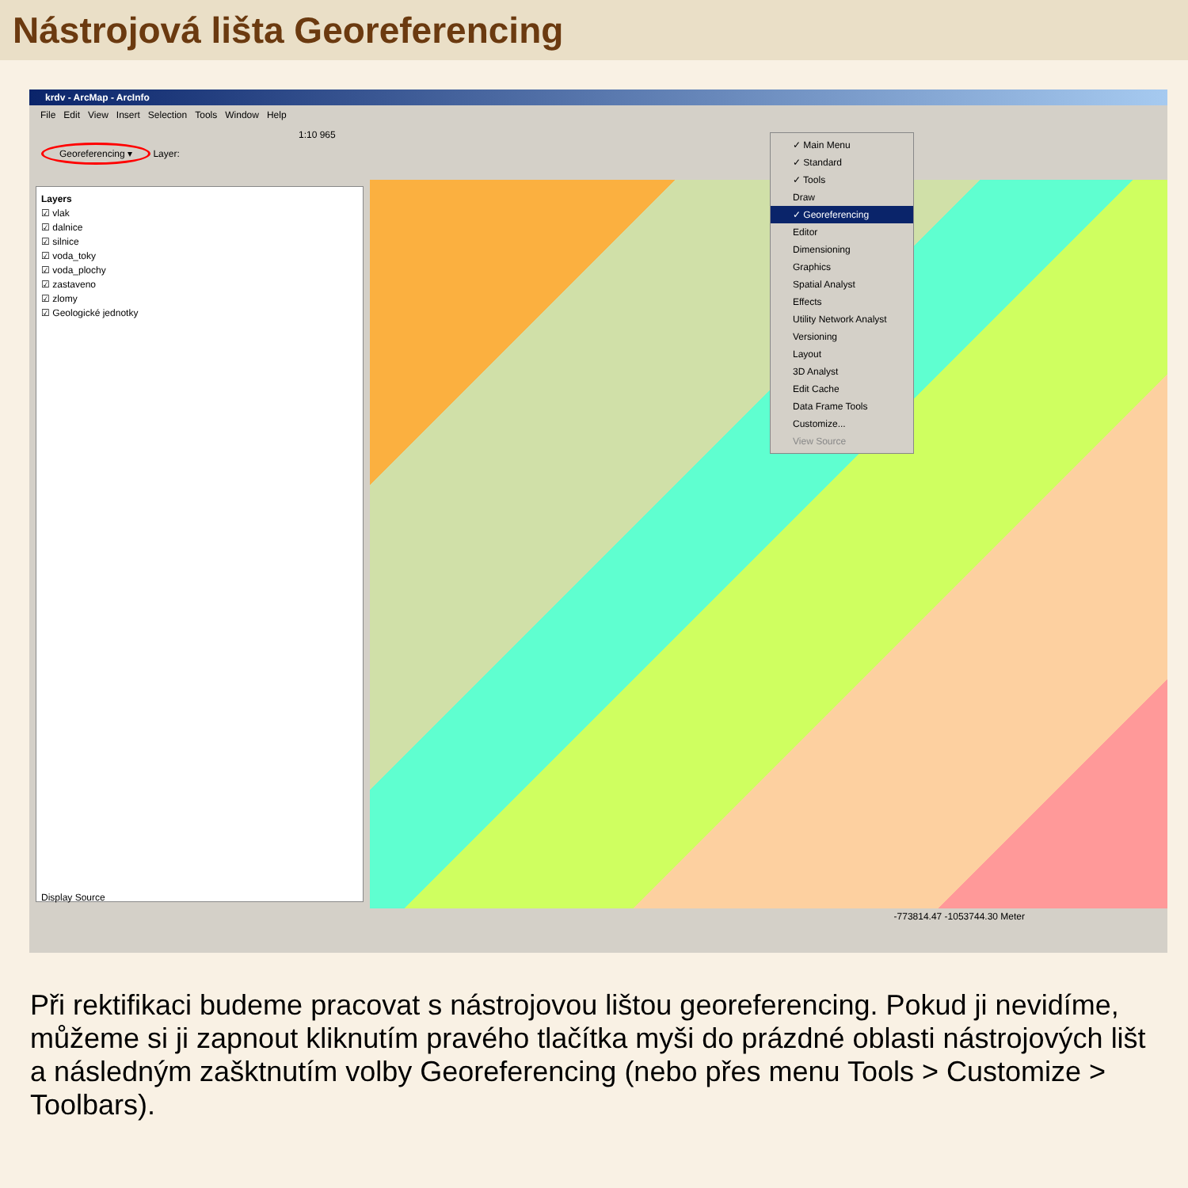Nástrojová lišta Georeferencing
krdv - ArcMap - ArcInfo
File Edit View Insert Selection Tools Window Help
1:10 965
Georeferencing ▾ Layer:
Layers
☑ vlak
☑ dalnice
☑ silnice
☑ voda_toky
☑ voda_plochy
☑ zastaveno
☑ zlomy
☑ Geologické jednotky
Display Source
✓ Main Menu
✓ Standard
✓ Tools
Draw
✓ Georeferencing
Editor
Dimensioning
Graphics
Spatial Analyst
Effects
Utility Network Analyst
Versioning
Layout
3D Analyst
Edit Cache
Data Frame Tools
Customize...
View Source
-773814.47 -1053744.30 Meter
Při rektifikaci budeme pracovat s nástrojovou lištou georeferencing. Pokud ji nevidíme, můžeme si ji zapnout kliknutím pravého tlačítka myši do prázdné oblasti nástrojových lišt a následným zašktnutím volby Georeferencing (nebo přes menu Tools > Customize > Toolbars).